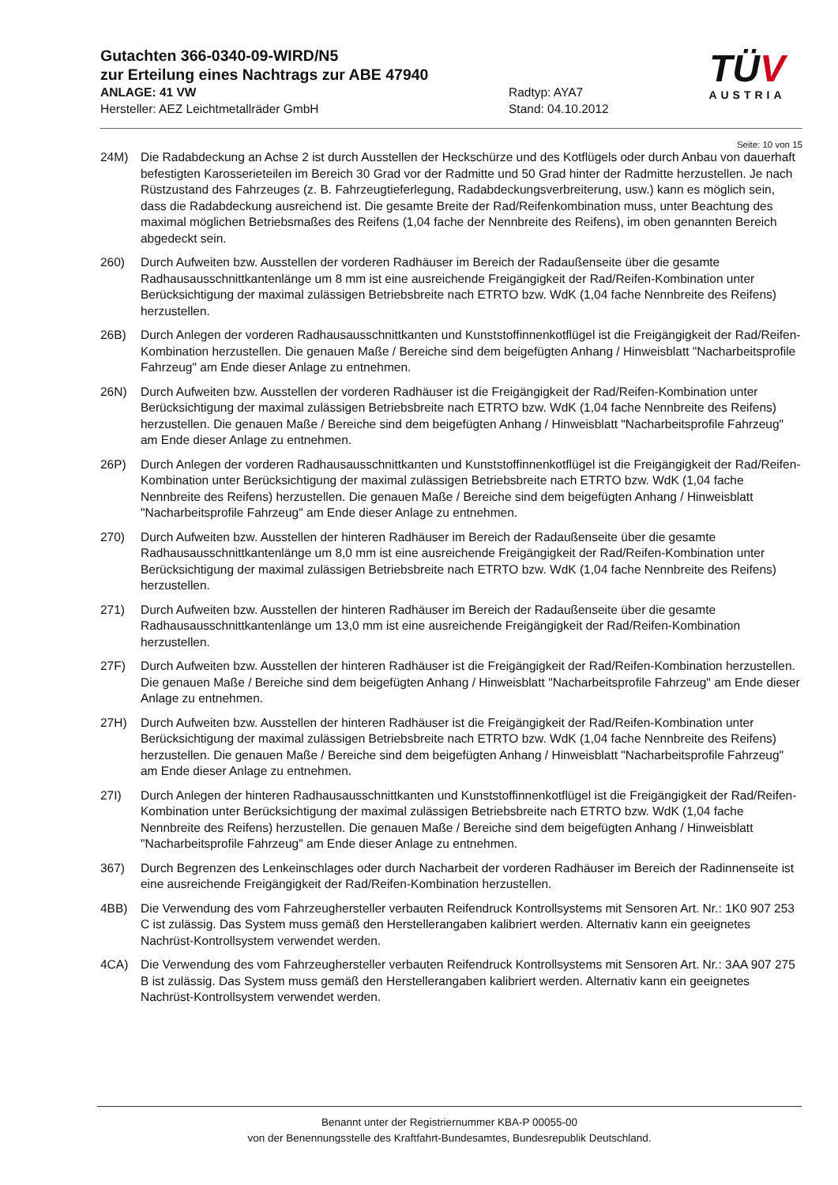Gutachten 366-0340-09-WIRD/N5
zur Erteilung eines Nachtrags zur ABE 47940
ANLAGE: 41 VW Radtyp: AYA7
Hersteller: AEZ Leichtmetallräder GmbH Stand: 04.10.2012
TÜV
AUSTRIA
Seite: 10 von 15
24M) Die Radabdeckung an Achse 2 ist durch Ausstellen der Heckschürze und des Kotflügels oder durch Anbau von dauerhaft befestigten Karosserieteilen im Bereich 30 Grad vor der Radmitte und 50 Grad hinter der Radmitte herzustellen. Je nach Rüstzustand des Fahrzeuges (z. B. Fahrzeugtieferlegung, Radabdeckungsverbreiterung, usw.) kann es möglich sein, dass die Radabdeckung ausreichend ist. Die gesamte Breite der Rad/Reifenkombination muss, unter Beachtung des maximal möglichen Betriebsmaßes des Reifens (1,04 fache der Nennbreite des Reifens), im oben genannten Bereich abgedeckt sein.
260) Durch Aufweiten bzw. Ausstellen der vorderen Radhäuser im Bereich der Radaußenseite über die gesamte Radhausausschnittkantenlänge um 8 mm ist eine ausreichende Freigängigkeit der Rad/Reifen-Kombination unter Berücksichtigung der maximal zulässigen Betriebsbreite nach ETRTO bzw. WdK (1,04 fache Nennbreite des Reifens) herzustellen.
26B) Durch Anlegen der vorderen Radhausausschnittkanten und Kunststoffinnenkotflügel ist die Freigängigkeit der Rad/Reifen-Kombination herzustellen. Die genauen Maße / Bereiche sind dem beigefügten Anhang / Hinweisblatt "Nacharbeitsprofile Fahrzeug" am Ende dieser Anlage zu entnehmen.
26N) Durch Aufweiten bzw. Ausstellen der vorderen Radhäuser ist die Freigängigkeit der Rad/Reifen-Kombination unter Berücksichtigung der maximal zulässigen Betriebsbreite nach ETRTO bzw. WdK (1,04 fache Nennbreite des Reifens) herzustellen. Die genauen Maße / Bereiche sind dem beigefügten Anhang / Hinweisblatt "Nacharbeitsprofile Fahrzeug" am Ende dieser Anlage zu entnehmen.
26P) Durch Anlegen der vorderen Radhausausschnittkanten und Kunststoffinnenkotflügel ist die Freigängigkeit der Rad/Reifen-Kombination unter Berücksichtigung der maximal zulässigen Betriebsbreite nach ETRTO bzw. WdK (1,04 fache Nennbreite des Reifens) herzustellen. Die genauen Maße / Bereiche sind dem beigefügten Anhang / Hinweisblatt "Nacharbeitsprofile Fahrzeug" am Ende dieser Anlage zu entnehmen.
270) Durch Aufweiten bzw. Ausstellen der hinteren Radhäuser im Bereich der Radaußenseite über die gesamte Radhausausschnittkantenlänge um 8,0 mm ist eine ausreichende Freigängigkeit der Rad/Reifen-Kombination unter Berücksichtigung der maximal zulässigen Betriebsbreite nach ETRTO bzw. WdK (1,04 fache Nennbreite des Reifens) herzustellen.
271) Durch Aufweiten bzw. Ausstellen der hinteren Radhäuser im Bereich der Radaußenseite über die gesamte Radhausausschnittkantenlänge um 13,0 mm ist eine ausreichende Freigängigkeit der Rad/Reifen-Kombination herzustellen.
27F) Durch Aufweiten bzw. Ausstellen der hinteren Radhäuser ist die Freigängigkeit der Rad/Reifen-Kombination herzustellen. Die genauen Maße / Bereiche sind dem beigefügten Anhang / Hinweisblatt "Nacharbeitsprofile Fahrzeug" am Ende dieser Anlage zu entnehmen.
27H) Durch Aufweiten bzw. Ausstellen der hinteren Radhäuser ist die Freigängigkeit der Rad/Reifen-Kombination unter Berücksichtigung der maximal zulässigen Betriebsbreite nach ETRTO bzw. WdK (1,04 fache Nennbreite des Reifens) herzustellen. Die genauen Maße / Bereiche sind dem beigefügten Anhang / Hinweisblatt "Nacharbeitsprofile Fahrzeug" am Ende dieser Anlage zu entnehmen.
27I) Durch Anlegen der hinteren Radhausausschnittkanten und Kunststoffinnenkotflügel ist die Freigängigkeit der Rad/Reifen-Kombination unter Berücksichtigung der maximal zulässigen Betriebsbreite nach ETRTO bzw. WdK (1,04 fache Nennbreite des Reifens) herzustellen. Die genauen Maße / Bereiche sind dem beigefügten Anhang / Hinweisblatt "Nacharbeitsprofile Fahrzeug" am Ende dieser Anlage zu entnehmen.
367) Durch Begrenzen des Lenkeinschlages oder durch Nacharbeit der vorderen Radhäuser im Bereich der Radinnenseite ist eine ausreichende Freigängigkeit der Rad/Reifen-Kombination herzustellen.
4BB) Die Verwendung des vom Fahrzeughersteller verbauten Reifendruck Kontrollsystems mit Sensoren Art. Nr.: 1K0 907 253 C ist zulässig. Das System muss gemäß den Herstellerangaben kalibriert werden. Alternativ kann ein geeignetes Nachrüst-Kontrollsystem verwendet werden.
4CA) Die Verwendung des vom Fahrzeughersteller verbauten Reifendruck Kontrollsystems mit Sensoren Art. Nr.: 3AA 907 275 B ist zulässig. Das System muss gemäß den Herstellerangaben kalibriert werden. Alternativ kann ein geeignetes Nachrüst-Kontrollsystem verwendet werden.
Benannt unter der Registriernummer KBA-P 00055-00
von der Benennungsstelle des Kraftfahrt-Bundesamtes, Bundesrepublik Deutschland.